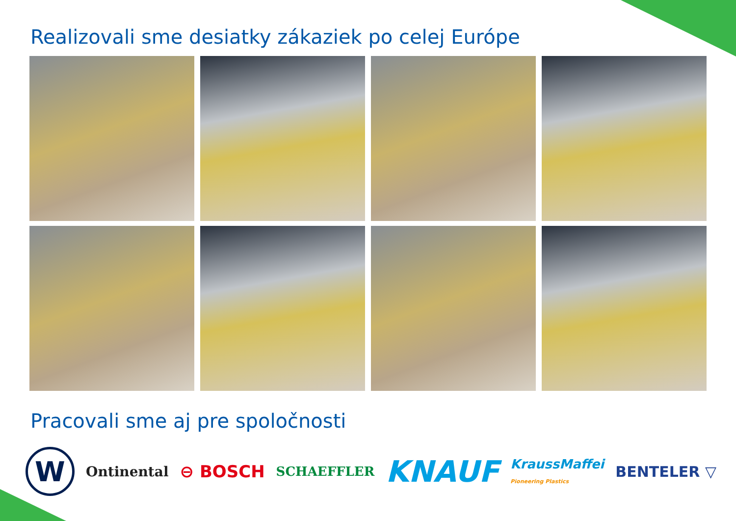Realizovali sme desiatky zákaziek po celej Európe
Pracovali sme aj pre spoločnosti
W
Ontinental ⊖ BOSCH SCHAEFFLER KNAUF KraussMaffei
Pioneering Plastics BENTELER ▽